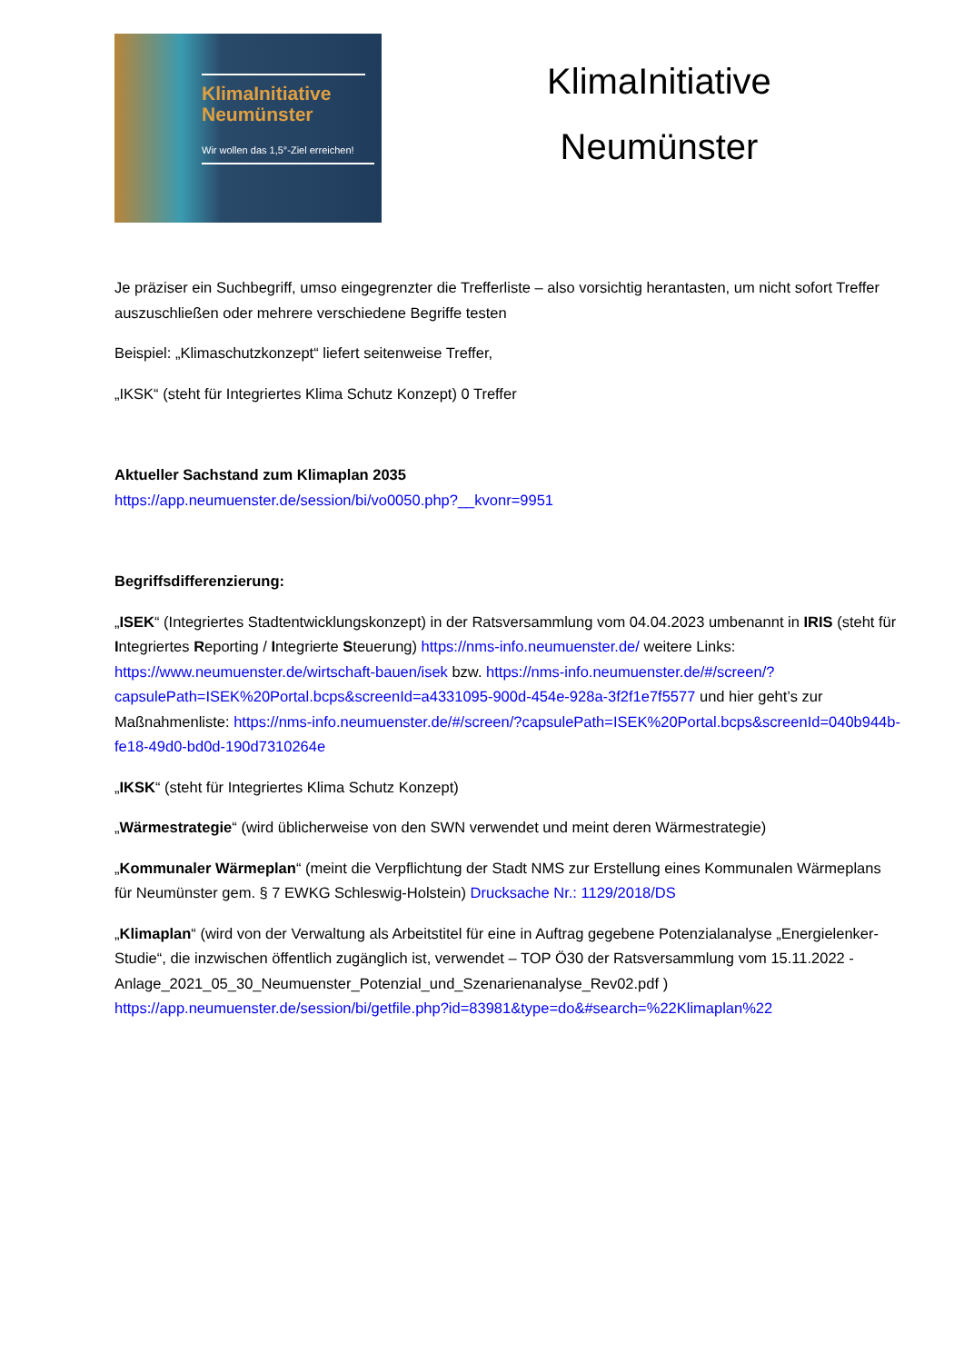KlimaInitiative Neumünster
Wir wollen das 1,5°-Ziel erreichen!
KlimaInitiative
Neumünster
Je präziser ein Suchbegriff, umso eingegrenzter die Trefferliste – also vorsichtig herantasten, um nicht sofort Treffer auszuschließen oder mehrere verschiedene Begriffe testen
Beispiel: „Klimaschutzkonzept“ liefert seitenweise Treffer,
„IKSK“ (steht für Integriertes Klima Schutz Konzept) 0 Treffer
Aktueller Sachstand zum Klimaplan 2035
https://app.neumuenster.de/session/bi/vo0050.php?__kvonr=9951
Begriffsdifferenzierung:
„ISEK“ (Integriertes Stadtentwicklungskonzept) in der Ratsversammlung vom 04.04.2023 umbenannt in IRIS (steht für Integriertes Reporting / Integrierte Steuerung) https://nms-info.neumuenster.de/ weitere Links: https://www.neumuenster.de/wirtschaft-bauen/isek bzw. https://nms-info.neumuenster.de/#/screen/?capsulePath=ISEK%20Portal.bcps&screenId=a4331095-900d-454e-928a-3f2f1e7f5577 und hier geht’s zur Maßnahmenliste: https://nms-info.neumuenster.de/#/screen/?capsulePath=ISEK%20Portal.bcps&screenId=040b944b-fe18-49d0-bd0d-190d7310264e
„IKSK“ (steht für Integriertes Klima Schutz Konzept)
„Wärmestrategie“ (wird üblicherweise von den SWN verwendet und meint deren Wärmestrategie)
„Kommunaler Wärmeplan“ (meint die Verpflichtung der Stadt NMS zur Erstellung eines Kommunalen Wärmeplans für Neumünster gem. § 7 EWKG Schleswig-Holstein) Drucksache Nr.: 1129/2018/DS
„Klimaplan“ (wird von der Verwaltung als Arbeitstitel für eine in Auftrag gegebene Potenzialanalyse „Energielenker-Studie“, die inzwischen öffentlich zugänglich ist, verwendet – TOP Ö30 der Ratsversammlung vom 15.11.2022 - Anlage_2021_05_30_Neumuenster_Potenzial_und_Szenarienanalyse_Rev02.pdf ) https://app.neumuenster.de/session/bi/getfile.php?id=83981&type=do&#search=%22Klimaplan%22